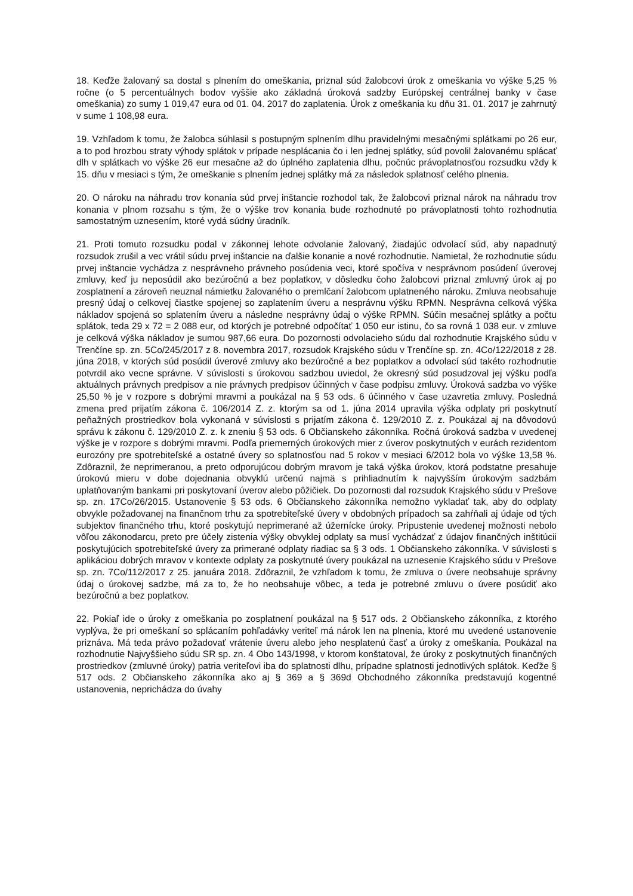18. Keďže žalovaný sa dostal s plnením do omeškania, priznal súd žalobcovi úrok z omeškania vo výške 5,25 % ročne (o 5 percentuálnych bodov vyššie ako základná úroková sadzby Európskej centrálnej banky v čase omeškania) zo sumy 1 019,47 eura od 01. 04. 2017 do zaplatenia. Úrok z omeškania ku dňu 31. 01. 2017 je zahrnutý v sume 1 108,98 eura.
19. Vzhľadom k tomu, že žalobca súhlasil s postupným splnením dlhu pravidelnými mesačnými splátkami po 26 eur, a to pod hrozbou straty výhody splátok v prípade nesplácania čo i len jednej splátky, súd povolil žalovanému splácať dlh v splátkach vo výške 26 eur mesačne až do úplného zaplatenia dlhu, počnúc právoplatnosťou rozsudku vždy k 15. dňu v mesiaci s tým, že omeškanie s plnením jednej splátky má za následok splatnosť celého plnenia.
20. O nároku na náhradu trov konania súd prvej inštancie rozhodol tak, že žalobcovi priznal nárok na náhradu trov konania v plnom rozsahu s tým, že o výške trov konania bude rozhodnuté po právoplatnosti tohto rozhodnutia samostatným uznesením, ktoré vydá súdny úradník.
21. Proti tomuto rozsudku podal v zákonnej lehote odvolanie žalovaný, žiadajúc odvolací súd, aby napadnutý rozsudok zrušil a vec vrátil súdu prvej inštancie na ďalšie konanie a nové rozhodnutie. Namietal, že rozhodnutie súdu prvej inštancie vychádza z nesprávneho právneho posúdenia veci, ktoré spočíva v nesprávnom posúdení úverovej zmluvy, keď ju neposúdil ako bezúročnú a bez poplatkov, v dôsledku čoho žalobcovi priznal zmluvný úrok aj po zosplatnení a zároveň neuznal námietku žalovaného o premlčaní žalobcom uplatneného nároku. Zmluva neobsahuje presný údaj o celkovej čiastke spojenej so zaplatením úveru a nesprávnu výšku RPMN. Nesprávna celková výška nákladov spojená so splatením úveru a následne nesprávny údaj o výške RPMN. Súčin mesačnej splátky a počtu splátok, teda 29 x 72 = 2 088 eur, od ktorých je potrebné odpočítať 1 050 eur istinu, čo sa rovná 1 038 eur. v zmluve je celková výška nákladov je sumou 987,66 eura. Do pozornosti odvolacieho súdu dal rozhodnutie Krajského súdu v Trenčíne sp. zn. 5Co/245/2017 z 8. novembra 2017, rozsudok Krajského súdu v Trenčíne sp. zn. 4Co/122/2018 z 28. júna 2018, v ktorých súd posúdil úverové zmluvy ako bezúročné a bez poplatkov a odvolací súd takéto rozhodnutie potvrdil ako vecne správne. V súvislosti s úrokovou sadzbou uviedol, že okresný súd posudzoval jej výšku podľa aktuálnych právnych predpisov a nie právnych predpisov účinných v čase podpisu zmluvy. Úroková sadzba vo výške 25,50 % je v rozpore s dobrými mravmi a poukázal na § 53 ods. 6 účinného v čase uzavretia zmluvy. Posledná zmena pred prijatím zákona č. 106/2014 Z. z. ktorým sa od 1. júna 2014 upravila výška odplaty pri poskytnutí peňažných prostriedkov bola vykonaná v súvislosti s prijatím zákona č. 129/2010 Z. z. Poukázal aj na dôvodovú správu k zákonu č. 129/2010 Z. z. k zneniu § 53 ods. 6 Občianskeho zákonníka. Ročná úroková sadzba v uvedenej výške je v rozpore s dobrými mravmi. Podľa priemerných úrokových mier z úverov poskytnutých v eurách rezidentom eurozóny pre spotrebiteľské a ostatné úvery so splatnosťou nad 5 rokov v mesiaci 6/2012 bola vo výške 13,58 %. Zdôraznil, že neprimeranou, a preto odporujúcou dobrým mravom je taká výška úrokov, ktorá podstatne presahuje úrokovú mieru v dobe dojednania obvyklú určenú najmä s prihliadnutím k najvyšším úrokovým sadzbám uplatňovaným bankami pri poskytovaní úverov alebo pôžičiek. Do pozornosti dal rozsudok Krajského súdu v Prešove sp. zn. 17Co/26/2015. Ustanovenie § 53 ods. 6 Občianskeho zákonníka nemožno vykladať tak, aby do odplaty obvykle požadovanej na finančnom trhu za spotrebiteľské úvery v obdobných prípadoch sa zahŕňali aj údaje od tých subjektov finančného trhu, ktoré poskytujú neprimerané až úžernícke úroky. Pripustenie uvedenej možnosti nebolo vôľou zákonodarcu, preto pre účely zistenia výšky obvyklej odplaty sa musí vychádzať z údajov finančných inštitúcii poskytujúcich spotrebiteľské úvery za primerané odplaty riadiac sa § 3 ods. 1 Občianskeho zákonníka. V súvislosti s aplikáciou dobrých mravov v kontexte odplaty za poskytnuté úvery poukázal na uznesenie Krajského súdu v Prešove sp. zn. 7Co/112/2017 z 25. januára 2018. Zdôraznil, že vzhľadom k tomu, že zmluva o úvere neobsahuje správny údaj o úrokovej sadzbe, má za to, že ho neobsahuje vôbec, a teda je potrebné zmluvu o úvere posúdiť ako bezúročnú a bez poplatkov.
22. Pokiaľ ide o úroky z omeškania po zosplatnení poukázal na § 517 ods. 2 Občianskeho zákonníka, z ktorého vyplýva, že pri omeškaní so splácaním pohľadávky veriteľ má nárok len na plnenia, ktoré mu uvedené ustanovenie priznáva. Má teda právo požadovať vrátenie úveru alebo jeho nesplatenú časť a úroky z omeškania. Poukázal na rozhodnutie Najvyššieho súdu SR sp. zn. 4 Obo 143/1998, v ktorom konštatoval, že úroky z poskytnutých finančných prostriedkov (zmluvné úroky) patria veriteľovi iba do splatnosti dlhu, prípadne splatnosti jednotlivých splátok. Keďže § 517 ods. 2 Občianskeho zákonníka ako aj § 369 a § 369d Obchodného zákonníka predstavujú kogentné ustanovenia, neprichádza do úvahy